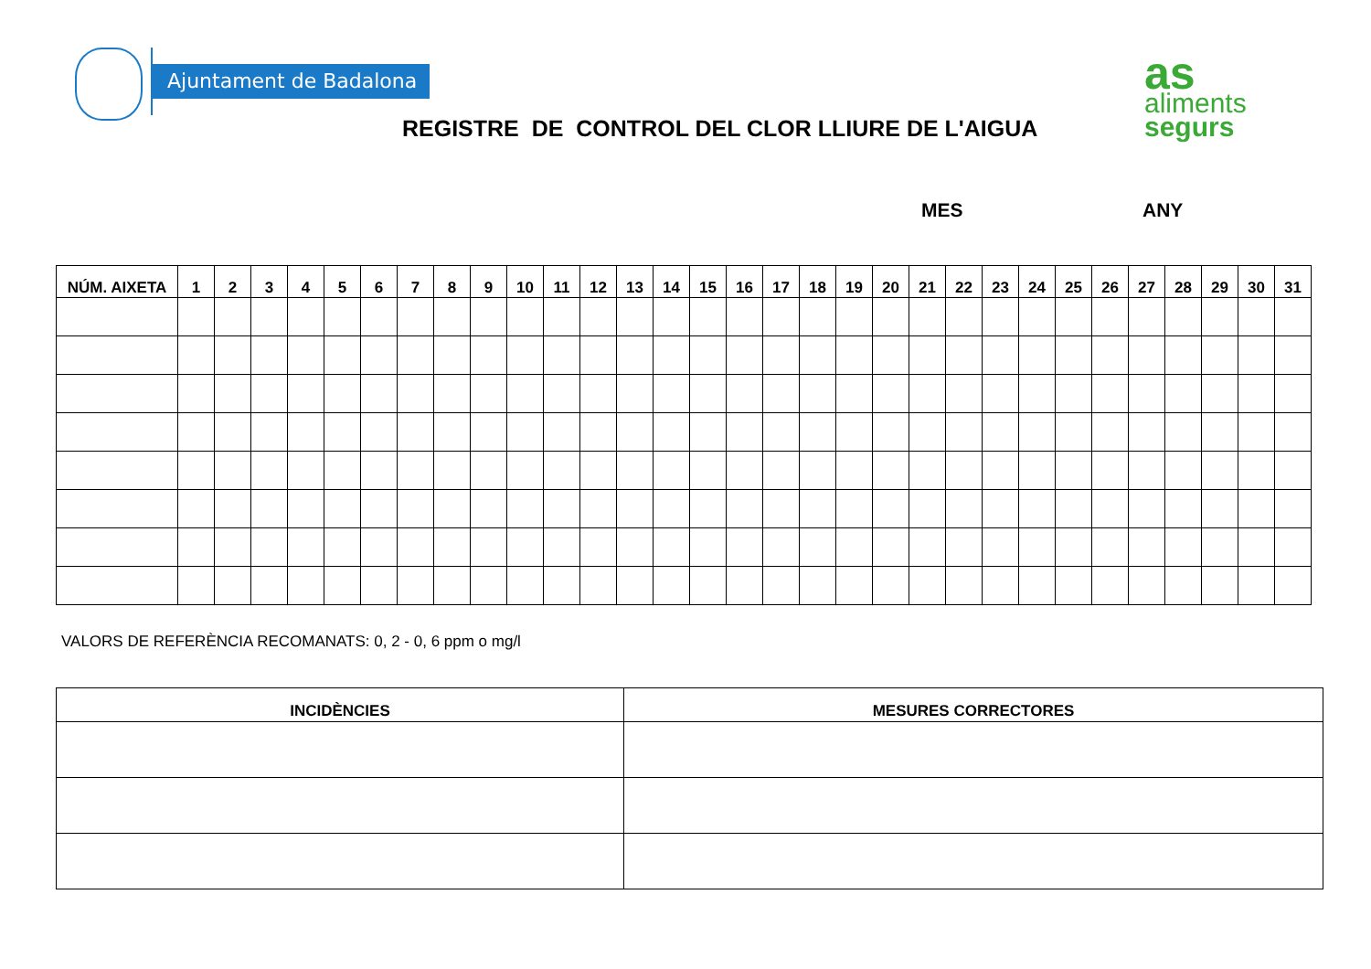Ajuntament de Badalona
REGISTRE DE CONTROL DEL CLOR LLIURE DE L'AIGUA
as
aliments
segurs
MES ANY
| NÚM. AIXETA | 1 | 2 | 3 | 4 | 5 | 6 | 7 | 8 | 9 | 10 | 11 | 12 | 13 | 14 | 15 | 16 | 17 | 18 | 19 | 20 | 21 | 22 | 23 | 24 | 25 | 26 | 27 | 28 | 29 | 30 | 31 |
| --- | --- | --- | --- | --- | --- | --- | --- | --- | --- | --- | --- | --- | --- | --- | --- | --- | --- | --- | --- | --- | --- | --- | --- | --- | --- | --- | --- | --- | --- | --- | --- |
VALORS DE REFERÈNCIA RECOMANATS: 0, 2 - 0, 6 ppm o mg/l
| INCIDÈNCIES | MESURES CORRECTORES |
| --- | --- |